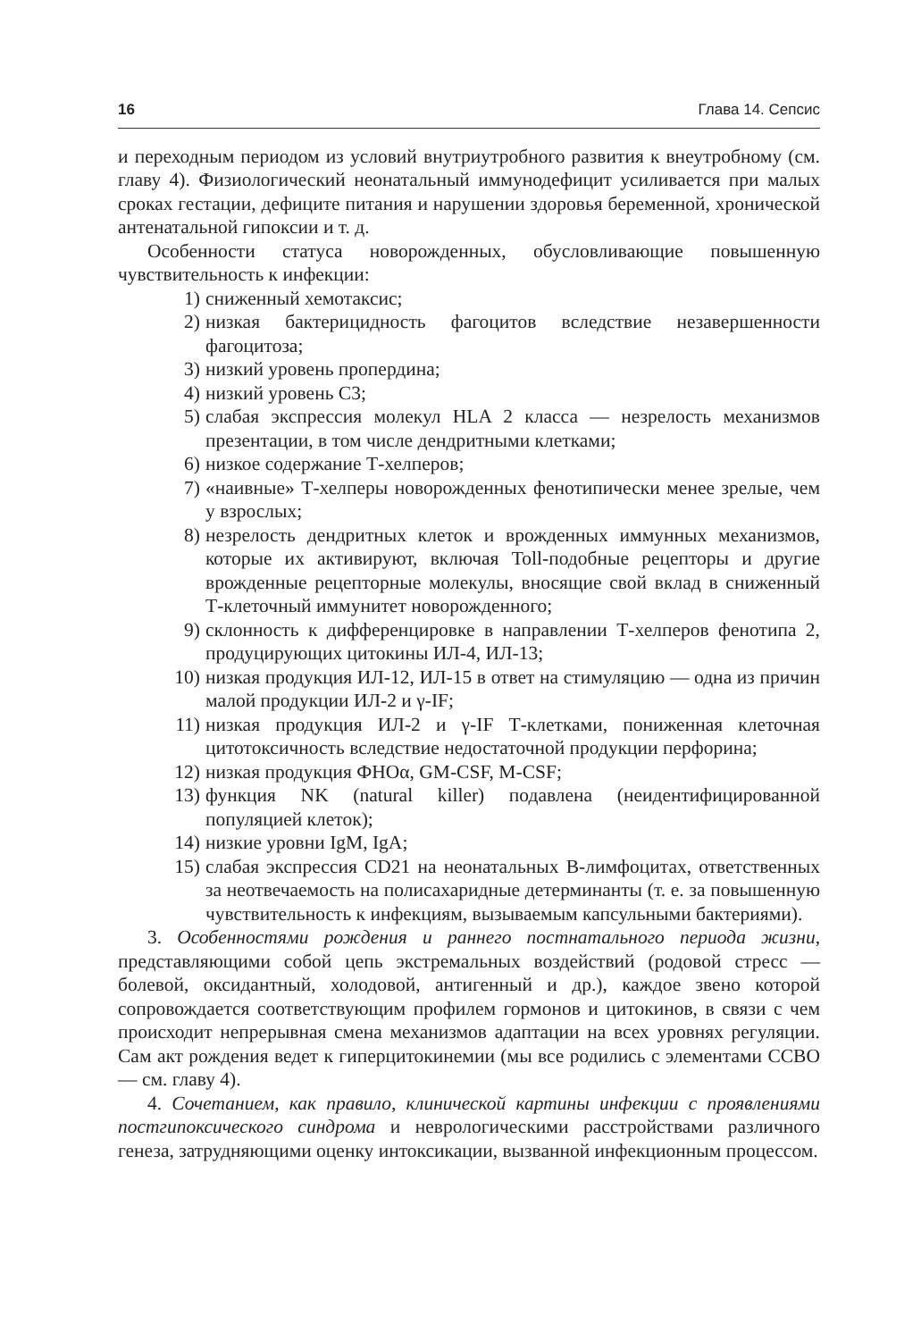16 Глава 14. Сепсис
и переходным периодом из условий внутриутробного развития к внеутробному (см. главу 4). Физиологический неонатальный иммунодефицит усиливается при малых сроках гестации, дефиците питания и нарушении здоровья беременной, хронической антенатальной гипоксии и т. д.
Особенности статуса новорожденных, обусловливающие повышенную чувствительность к инфекции:
1) сниженный хемотаксис;
2) низкая бактерицидность фагоцитов вследствие незавершенности фагоцитоза;
3) низкий уровень пропердина;
4) низкий уровень С3;
5) слабая экспрессия молекул HLA 2 класса — незрелость механизмов презентации, в том числе дендритными клетками;
6) низкое содержание Т-хелперов;
7) «наивные» Т-хелперы новорожденных фенотипически менее зрелые, чем у взрослых;
8) незрелость дендритных клеток и врожденных иммунных механизмов, которые их активируют, включая Toll-подобные рецепторы и другие врожденные рецепторные молекулы, вносящие свой вклад в сниженный Т-клеточный иммунитет новорожденного;
9) склонность к дифференцировке в направлении Т-хелперов фенотипа 2, продуцирующих цитокины ИЛ-4, ИЛ-13;
10) низкая продукция ИЛ-12, ИЛ-15 в ответ на стимуляцию — одна из причин малой продукции ИЛ-2 и γ-IF;
11) низкая продукция ИЛ-2 и γ-IF Т-клетками, пониженная клеточная цитотоксичность вследствие недостаточной продукции перфорина;
12) низкая продукция ФНОα, GM-CSF, M-CSF;
13) функция NK (natural killer) подавлена (неидентифицированной популяцией клеток);
14) низкие уровни IgM, IgA;
15) слабая экспрессия CD21 на неонатальных В-лимфоцитах, ответственных за неотвечаемость на полисахаридные детерминанты (т. е. за повышенную чувствительность к инфекциям, вызываемым капсульными бактериями).
3. Особенностями рождения и раннего постнатального периода жизни, представляющими собой цепь экстремальных воздействий (родовой стресс — болевой, оксидантный, холодовой, антигенный и др.), каждое звено которой сопровождается соответствующим профилем гормонов и цитокинов, в связи с чем происходит непрерывная смена механизмов адаптации на всех уровнях регуляции. Сам акт рождения ведет к гиперцитокинемии (мы все родились с элементами ССВО — см. главу 4).
4. Сочетанием, как правило, клинической картины инфекции с проявлениями постгипоксического синдрома и неврологическими расстройствами различного генеза, затрудняющими оценку интоксикации, вызванной инфекционным процессом.